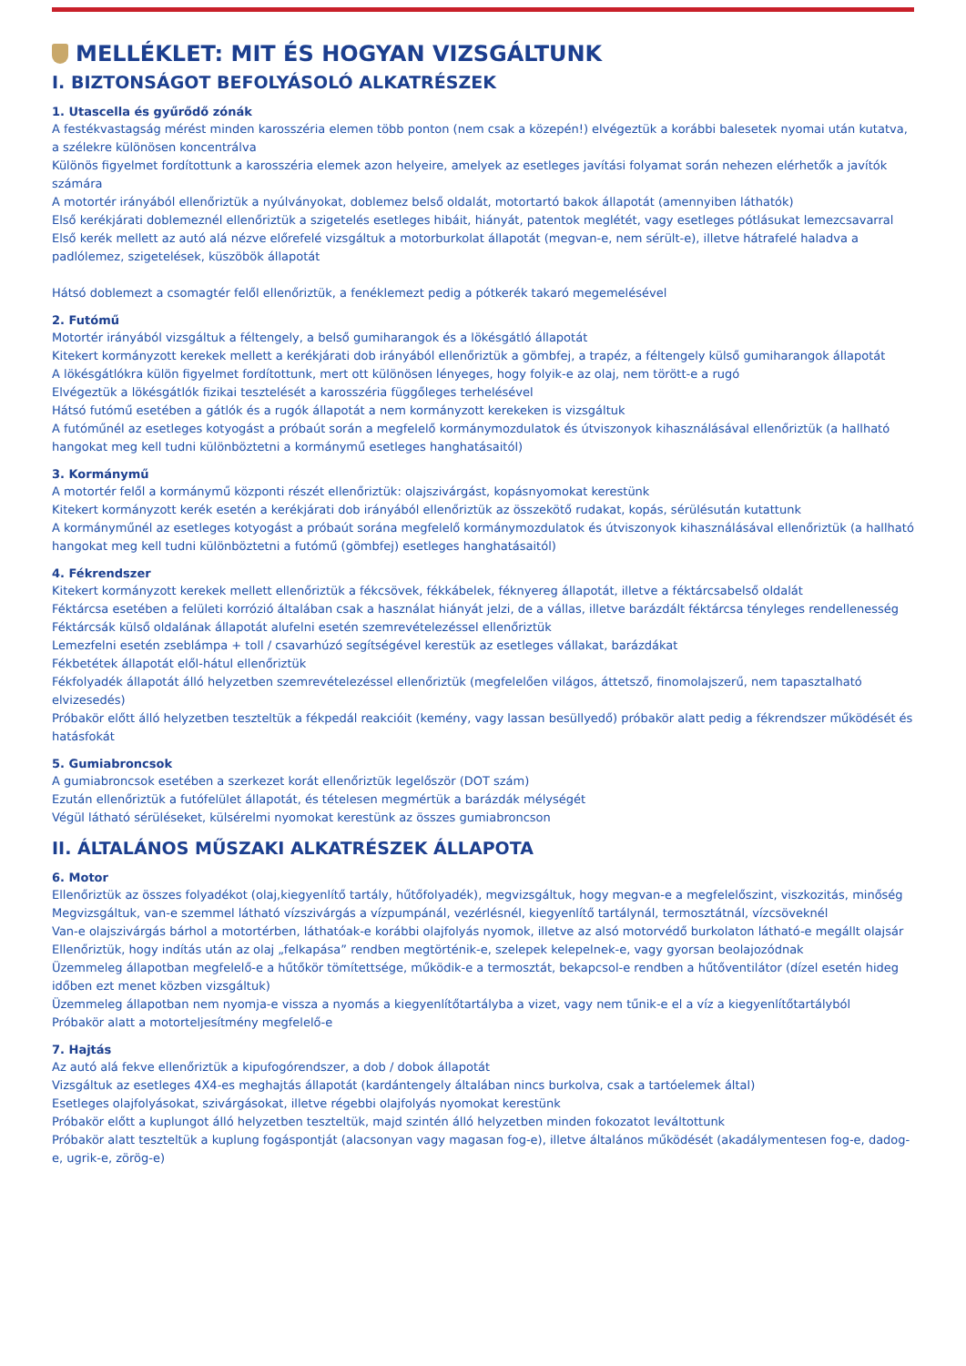MELLÉKLET: MIT ÉS HOGYAN VIZSGÁLTUNK
I. BIZTONSÁGOT BEFOLYÁSOLÓ ALKATRÉSZEK
1. Utascella és gyűrődő zónák
A festékvastagság mérést minden karosszéria elemen több ponton (nem csak a közepén!) elvégeztük a korábbi balesetek nyomai után kutatva, a szélekre különösen koncentrálva
Különös figyelmet fordítottunk a karosszéria elemek azon helyeire, amelyek az esetleges javítási folyamat során nehezen elérhetők a javítók számára
A motortér irányából ellenőriztük a nyúlványokat, doblemez belső oldalát, motortartó bakok állapotát (amennyiben láthatók)
Első kerékjárati doblemeznél ellenőriztük a szigetelés esetleges hibáit, hiányát, patentok meglétét, vagy esetleges pótlásukat lemezcsavarral
Első kerék mellett az autó alá nézve előrefelé vizsgáltuk a motorburkolat állapotát (megvan-e, nem sérült-e), illetve hátrafelé haladva a padlólemez, szigetelések, küszöbök állapotát
Hátsó doblemezt a csomagtér felől ellenőriztük, a fenéklemezt pedig a pótkerék takaró megemelésével
2. Futómű
Motortér irányából vizsgáltuk a féltengely, a belső gumiharangok és a lökésgátló állapotát
Kitekert kormányzott kerekek mellett a kerékjárati dob irányából ellenőriztük a gömbfej, a trapéz, a féltengely külső gumiharangok állapotát
A lökésgátlókra külön figyelmet fordítottunk, mert ott különösen lényeges, hogy folyik-e az olaj, nem törött-e a rugó
Elvégeztük a lökésgátlók fizikai tesztelését a karosszéria függőleges terhelésével
Hátsó futómű esetében a gátlók és a rugók állapotát a nem kormányzott kerekeken is vizsgáltuk
A futóműnél az esetleges kotyogást a próbaút során a megfelelő kormánymozdulatok és útviszonyok kihasználásával ellenőriztük (a hallható hangokat meg kell tudni különböztetni a kormánymű esetleges hanghatásaitól)
3. Kormánymű
A motortér felől a kormánymű központi részét ellenőriztük: olajszivárgást, kopásnyomokat kerestünk
Kitekert kormányzott kerék esetén a kerékjárati dob irányából ellenőriztük az összekötő rudakat, kopás, sérülésután kutattunk
A kormányműnél az esetleges kotyogást a próbaút sorána megfelelő kormánymozdulatok és útviszonyok kihasználásával ellenőriztük (a hallható hangokat meg kell tudni különböztetni a futómű (gömbfej) esetleges hanghatásaitól)
4. Fékrendszer
Kitekert kormányzott kerekek mellett ellenőriztük a fékcsövek, fékkábelek, féknyereg állapotát, illetve a féktárcsabelső oldalát
Féktárcsa esetében a felületi korrózió általában csak a használat hiányát jelzi, de a vállas, illetve barázdált féktárcsa tényleges rendellenesség
Féktárcsák külső oldalának állapotát alufelni esetén szemrevételezéssel ellenőriztük
Lemezfelni esetén zseblámpa + toll / csavarhúzó segítségével kerestük az esetleges vállakat, barázdákat
Fékbetétek állapotát elől-hátul ellenőriztük
Fékfolyadék állapotát álló helyzetben szemrevételezéssel ellenőriztük (megfelelően világos, áttetsző, finomolajszerű, nem tapasztalható elvizesedés)
Próbakör előtt álló helyzetben teszteltük a fékpedál reakcióit (kemény, vagy lassan besüllyedő) próbakör alatt pedig a fékrendszer működését és hatásfokát
5. Gumiabroncsok
A gumiabroncsok esetében a szerkezet korát ellenőriztük legelőször (DOT szám)
Ezután ellenőriztük a futófelület állapotát, és tételesen megmértük a barázdák mélységét
Végül látható sérüléseket, külsérelmi nyomokat kerestünk az összes gumiabroncson
II. ÁLTALÁNOS MŰSZAKI ALKATRÉSZEK ÁLLAPOTA
6. Motor
Ellenőriztük az összes folyadékot (olaj,kiegyenlítő tartály, hűtőfolyadék), megvizsgáltuk, hogy megvan-e a megfelelőszint, viszkozitás, minőség
Megvizsgáltuk, van-e szemmel látható vízszivárgás a vízpumpánál, vezérlésnél, kiegyenlítő tartálynál, termosztátnál, vízcsöveknél
Van-e olajszivárgás bárhol a motortérben, láthatóak-e korábbi olajfolyás nyomok, illetve az alsó motorvédő burkolaton látható-e megállt olajsár
Ellenőriztük, hogy indítás után az olaj „felkapása” rendben megtörténik-e, szelepek kelepelnek-e, vagy gyorsan beolajozódnak
Üzemmeleg állapotban megfelelő-e a hűtőkör tömítettsége, működik-e a termosztát, bekapcsol-e rendben a hűtőventilátor (dízel esetén hideg időben ezt menet közben vizsgáltuk)
Üzemmeleg állapotban nem nyomja-e vissza a nyomás a kiegyenlítőtartályba a vizet, vagy nem tűnik-e el a víz a kiegyenlítőtartályból
Próbakör alatt a motorteljesítmény megfelelő-e
7. Hajtás
Az autó alá fekve ellenőriztük a kipufogórendszer, a dob / dobok állapotát
Vizsgáltuk az esetleges 4X4-es meghajtás állapotát (kardántengely általában nincs burkolva, csak a tartóelemek által)
Esetleges olajfolyásokat, szivárgásokat, illetve régebbi olajfolyás nyomokat kerestünk
Próbakör előtt a kuplungot álló helyzetben teszteltük, majd szintén álló helyzetben minden fokozatot leváltottunk
Próbakör alatt teszteltük a kuplung fogáspontját (alacsonyan vagy magasan fog-e), illetve általános működését (akadálymentesen fog-e, dadog-e, ugrik-e, zörög-e)